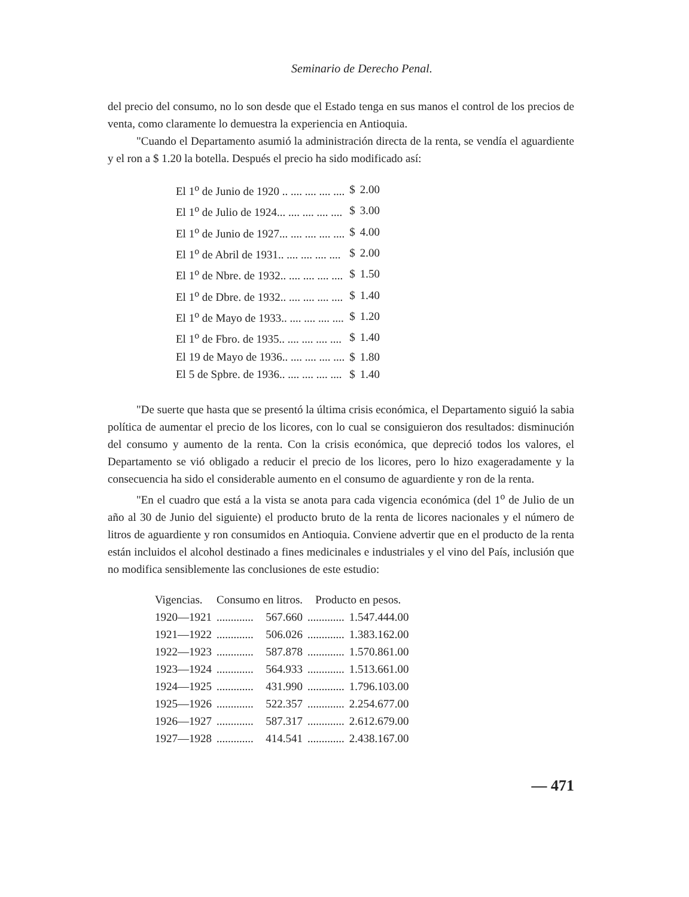Seminario de Derecho Penal.
del precio del consumo, no lo son desde que el Estado tenga en sus manos el control de los precios de venta, como claramente lo demuestra la experiencia en Antioquia.
"Cuando el Departamento asumió la administración directa de la renta, se vendía el aguardiente y el ron a $ 1.20 la botella. Después el precio ha sido modificado así:
| El 1<sup>o</sup> de Junio de 1920 .. .... .... .... .... | $ | 2.00 |
| El 1<sup>o</sup> de Julio de 1924... .... .... .... .... | $ | 3.00 |
| El 1<sup>o</sup> de Junio de 1927... .... .... .... .... | $ | 4.00 |
| El 1<sup>o</sup> de Abril de 1931.. .... .... .... .... | $ | 2.00 |
| El 1<sup>o</sup> de Nbre. de 1932.. .... .... .... .... | $ | 1.50 |
| El 1<sup>o</sup> de Dbre. de 1932.. .... .... .... .... | $ | 1.40 |
| El 1<sup>o</sup> de Mayo de 1933.. .... .... .... .... | $ | 1.20 |
| El 1<sup>o</sup> de Fbro. de 1935.. .... .... .... .... | $ | 1.40 |
| El 19 de Mayo de 1936.. .... .... .... .... | $ | 1.80 |
| El 5 de Spbre. de 1936.. .... .... .... .... | $ | 1.40 |
"De suerte que hasta que se presentó la última crisis económica, el Departamento siguió la sabia política de aumentar el precio de los licores, con lo cual se consiguieron dos resultados: disminución del consumo y aumento de la renta. Con la crisis económica, que depreció todos los valores, el Departamento se vió obligado a reducir el precio de los licores, pero lo hizo exageradamente y la consecuencia ha sido el considerable aumento en el consumo de aguardiente y ron de la renta.
"En el cuadro que está a la vista se anota para cada vigencia económica (del 1<sup>o</sup> de Julio de un año al 30 de Junio del siguiente) el producto bruto de la renta de licores nacionales y el número de litros de aguardiente y ron consumidos en Antioquia. Conviene advertir que en el producto de la renta están incluidos el alcohol destinado a fines medicinales e industriales y el vino del País, inclusión que no modifica sensiblemente las conclusiones de este estudio:
| Vigencias. | Consumo en litros. | | Producto en pesos. | |
| --- | --- | --- | --- | --- |
| 1920—1921 | ............. | 567.660 | ............. | 1.547.444.00 |
| 1921—1922 | ............. | 506.026 | ............. | 1.383.162.00 |
| 1922—1923 | ............. | 587.878 | ............. | 1.570.861.00 |
| 1923—1924 | ............. | 564.933 | ............. | 1.513.661.00 |
| 1924—1925 | ............. | 431.990 | ............. | 1.796.103.00 |
| 1925—1926 | ............. | 522.357 | ............. | 2.254.677.00 |
| 1926—1927 | ............. | 587.317 | ............. | 2.612.679.00 |
| 1927—1928 | ............. | 414.541 | ............. | 2.438.167.00 |
— 471